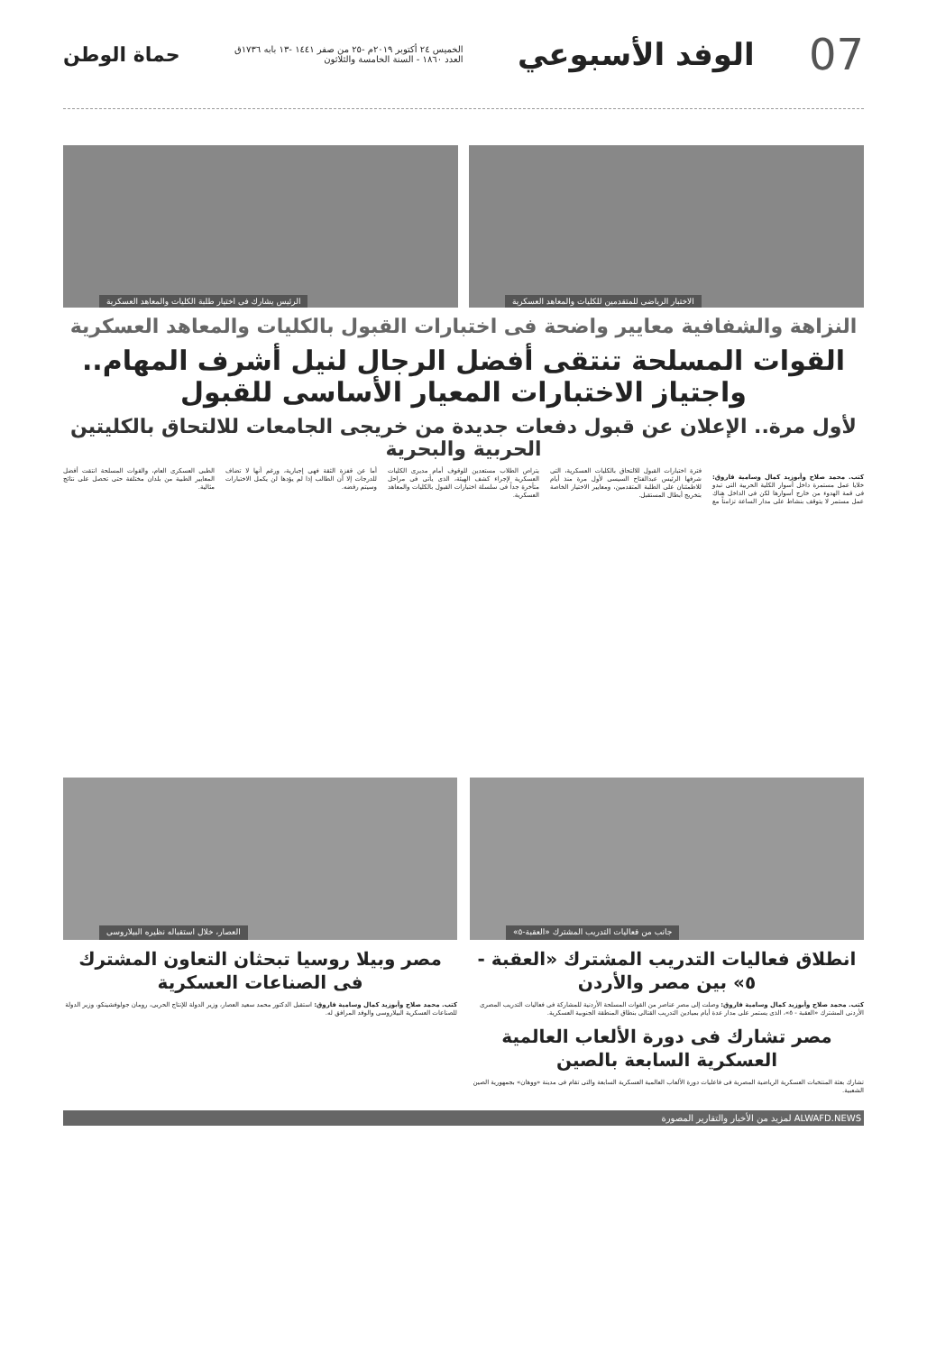07
الوفد الأسبوعي
الخميس ٢٤ أكتوبر ٢٠١٩م -٢٥ من صفر ١٤٤١ -١٣ بابه ١٧٣٦ق
العدد ١٨٦٠ - السنة الخامسة والثلاثون
حماة الوطن
الاختبار الرياضى للمتقدمين للكليات والمعاهد العسكرية
الرئيس يشارك فى اختيار طلبة الكليات والمعاهد العسكرية
النزاهة والشفافية معايير واضحة فى اختبارات القبول بالكليات والمعاهد العسكرية
القوات المسلحة تنتقى أفضل الرجال لنيل أشرف المهام.. واجتياز الاختبارات المعيار الأساسى للقبول
لأول مرة.. الإعلان عن قبول دفعات جديدة من خريجى الجامعات للالتحاق بالكليتين الحربية والبحرية
كتب. محمد صلاح وأبوزيد كمال وسامية فاروق: خلايا عمل مستمرة داخل أسوار الكلية الحربية التى تبدو فى قمة الهدوء من خارج أسوارها لكن فى الداخل هناك عمل مستمر لا يتوقف بنشاط على مدار الساعة تزامناً مع فترة اختبارات القبول للالتحاق بالكليات العسكرية، التى شرفها الرئيس عبدالفتاح السيسى لأول مرة منذ أيام للاطمئنان على الطلبة المتقدمين، ومعايير الاختيار الخاصة بتخريج أبطال المستقبل.
يتراص الطلاب مستعدين للوقوف أمام مديرى الكليات العسكرية لإجراء كشف الهيئة، الذى يأتى فى مراحل متأخرة جداً فى سلسلة اختبارات القبول بالكليات والمعاهد العسكرية.
أما عن قفزة الثقة فهى إجبارية، ورغم أنها لا تضاف للدرجات إلا أن الطالب إذا لم يؤدها لن يكمل الاختبارات وسيتم رفضه.
الطبى العسكرى العام، والقوات المسلحة انتقت أفضل المعايير الطبية من بلدان مختلفة حتى تحصل على نتائج مثالية.
جانب من فعاليات التدريب المشترك «العقبة-٥»
انطلاق فعاليات التدريب المشترك «العقبة - ٥» بين مصر والأردن
كتب. محمد صلاح وأبوزيد كمال وسامية فاروق: وصلت إلى مصر عناصر من القوات المسلحة الأردنية للمشاركة فى فعاليات التدريب المصرى الأردنى المشترك «العقبة - ٥»، الذى يستمر على مدار عدة أيام بميادين التدريب القتالى بنطاق المنطقة الجنوبية العسكرية.
مصر تشارك فى دورة الألعاب العالمية العسكرية السابعة بالصين
تشارك بعثة المنتخبات العسكرية الرياضية المصرية فى فاعليات دورة الألعاب العالمية العسكرية السابعة والتى تقام فى مدينة «ووهان» بجمهورية الصين الشعبية.
العصار، خلال استقباله نظيره البيلاروسى
مصر وبيلا روسيا تبحثان التعاون المشترك فى الصناعات العسكرية
كتب. محمد صلاح وأبوزيد كمال وسامية فاروق: استقبل الدكتور محمد سعيد العصار، وزير الدولة للإنتاج الحربى، رومان جولوفشينكو، وزير الدولة للصناعات العسكرية البيلاروسى والوفد المرافق له.
ALWAFD.NEWS لمزيد من الأخبار والتقارير المصورة